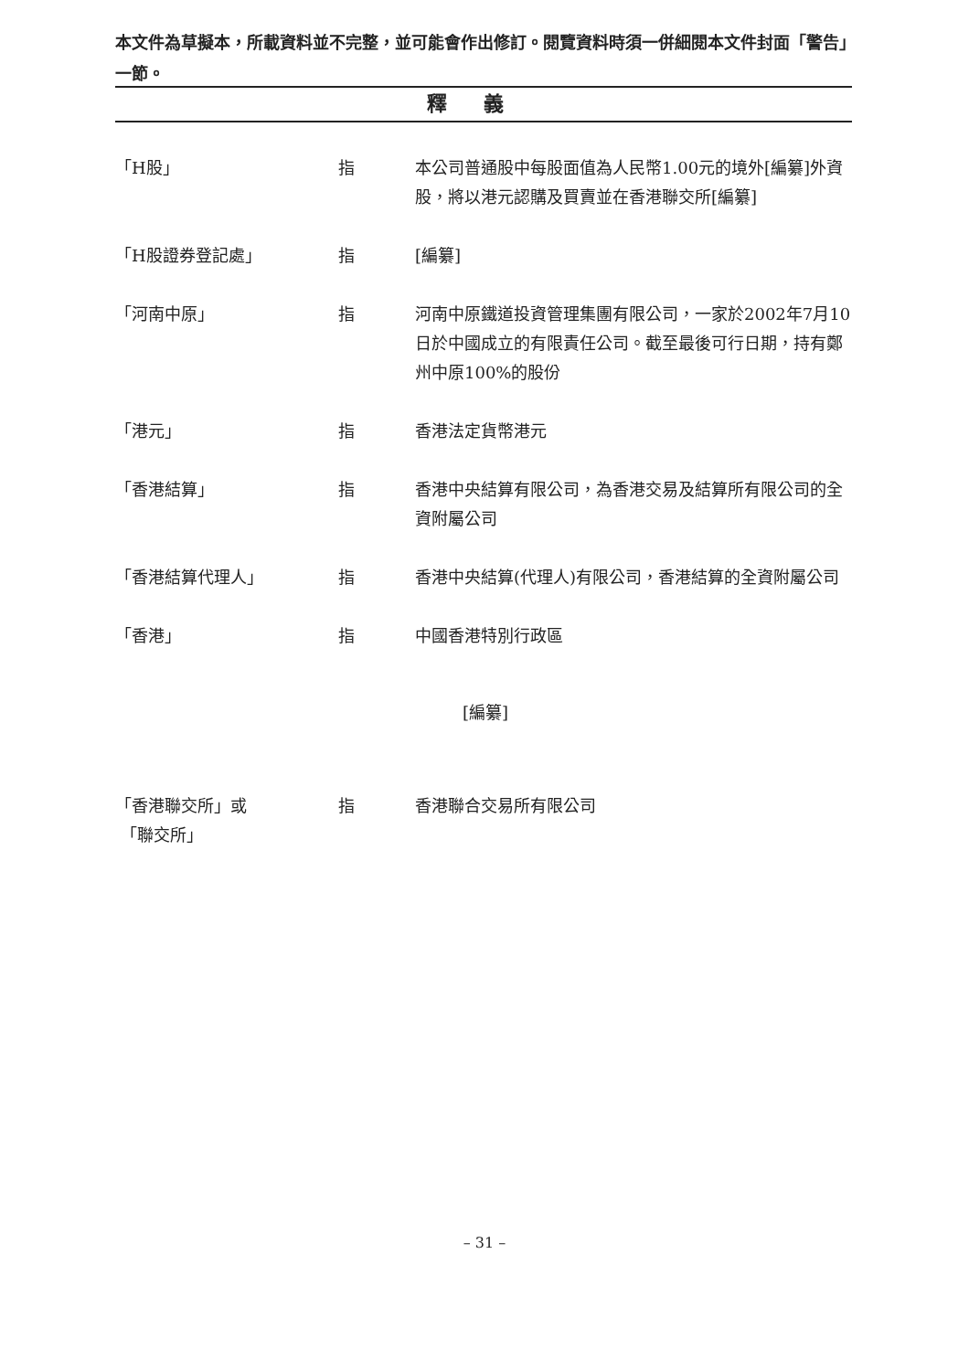本文件為草擬本，所載資料並不完整，並可能會作出修訂。閱覽資料時須一併細閱本文件封面「警告」一節。
釋義
「H股」 指 本公司普通股中每股面值為人民幣1.00元的境外[編纂]外資股，將以港元認購及買賣並在香港聯交所[編纂]
「H股證券登記處」 指 [編纂]
「河南中原」 指 河南中原鐵道投資管理集團有限公司，一家於2002年7月10日於中國成立的有限責任公司。截至最後可行日期，持有鄭州中原100%的股份
「港元」 指 香港法定貨幣港元
「香港結算」 指 香港中央結算有限公司，為香港交易及結算所有限公司的全資附屬公司
「香港結算代理人」 指 香港中央結算(代理人)有限公司，香港結算的全資附屬公司
「香港」 指 中國香港特別行政區
[編纂]
「香港聯交所」或
「聯交所」
指 香港聯合交易所有限公司
– 31 –